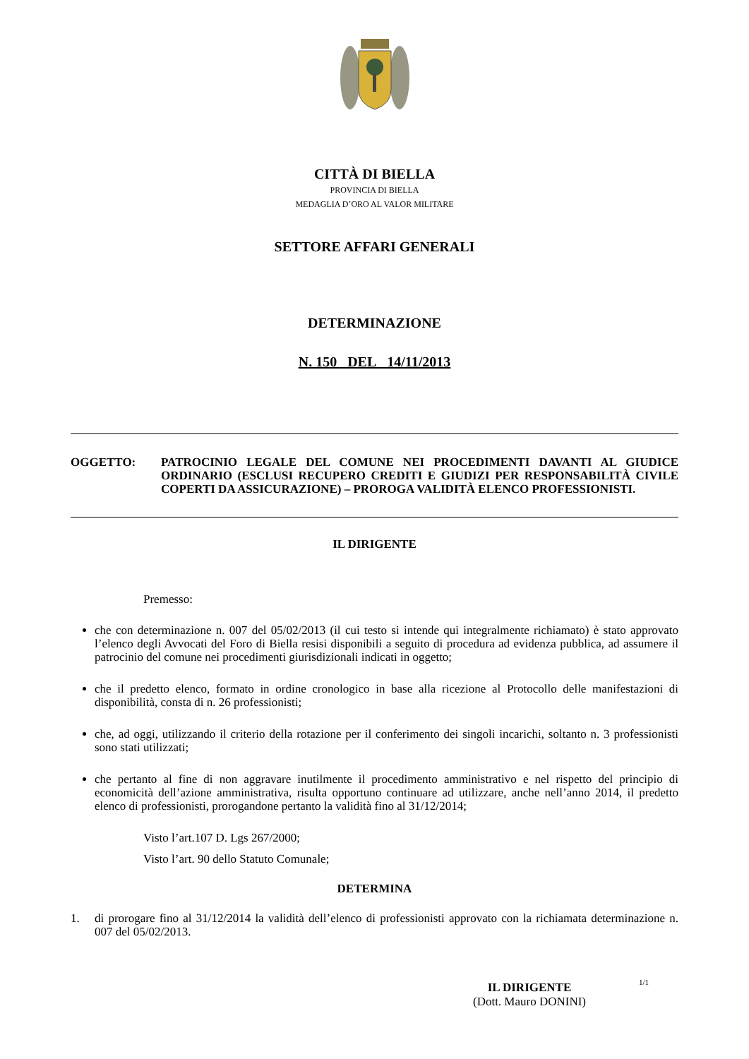CITTÀ DI BIELLA
PROVINCIA DI BIELLA
MEDAGLIA D’ORO AL VALOR MILITARE
SETTORE AFFARI GENERALI
DETERMINAZIONE
N. 150 DEL 14/11/2013
OGGETTO: PATROCINIO LEGALE DEL COMUNE NEI PROCEDIMENTI DAVANTI AL GIUDICE ORDINARIO (ESCLUSI RECUPERO CREDITI E GIUDIZI PER RESPONSABILITÀ CIVILE COPERTI DA ASSICURAZIONE) – PROROGA VALIDITÀ ELENCO PROFESSIONISTI.
IL DIRIGENTE
Premesso:
che con determinazione n. 007 del 05/02/2013 (il cui testo si intende qui integralmente richiamato) è stato approvato l’elenco degli Avvocati del Foro di Biella resisi disponibili a seguito di procedura ad evidenza pubblica, ad assumere il patrocinio del comune nei procedimenti giurisdizionali indicati in oggetto;
che il predetto elenco, formato in ordine cronologico in base alla ricezione al Protocollo delle manifestazioni di disponibilità, consta di n. 26 professionisti;
che, ad oggi, utilizzando il criterio della rotazione per il conferimento dei singoli incarichi, soltanto n. 3 professionisti sono stati utilizzati;
che pertanto al fine di non aggravare inutilmente il procedimento amministrativo e nel rispetto del principio di economicità dell’azione amministrativa, risulta opportuno continuare ad utilizzare, anche nell’anno 2014, il predetto elenco di professionisti, prorogandone pertanto la validità fino al 31/12/2014;
Visto l’art.107 D. Lgs 267/2000;
Visto l’art. 90 dello Statuto Comunale;
DETERMINA
1. di prorogare fino al 31/12/2014 la validità dell’elenco di professionisti approvato con la richiamata determinazione n. 007 del 05/02/2013.
IL DIRIGENTE
(Dott. Mauro DONINI)
1/1